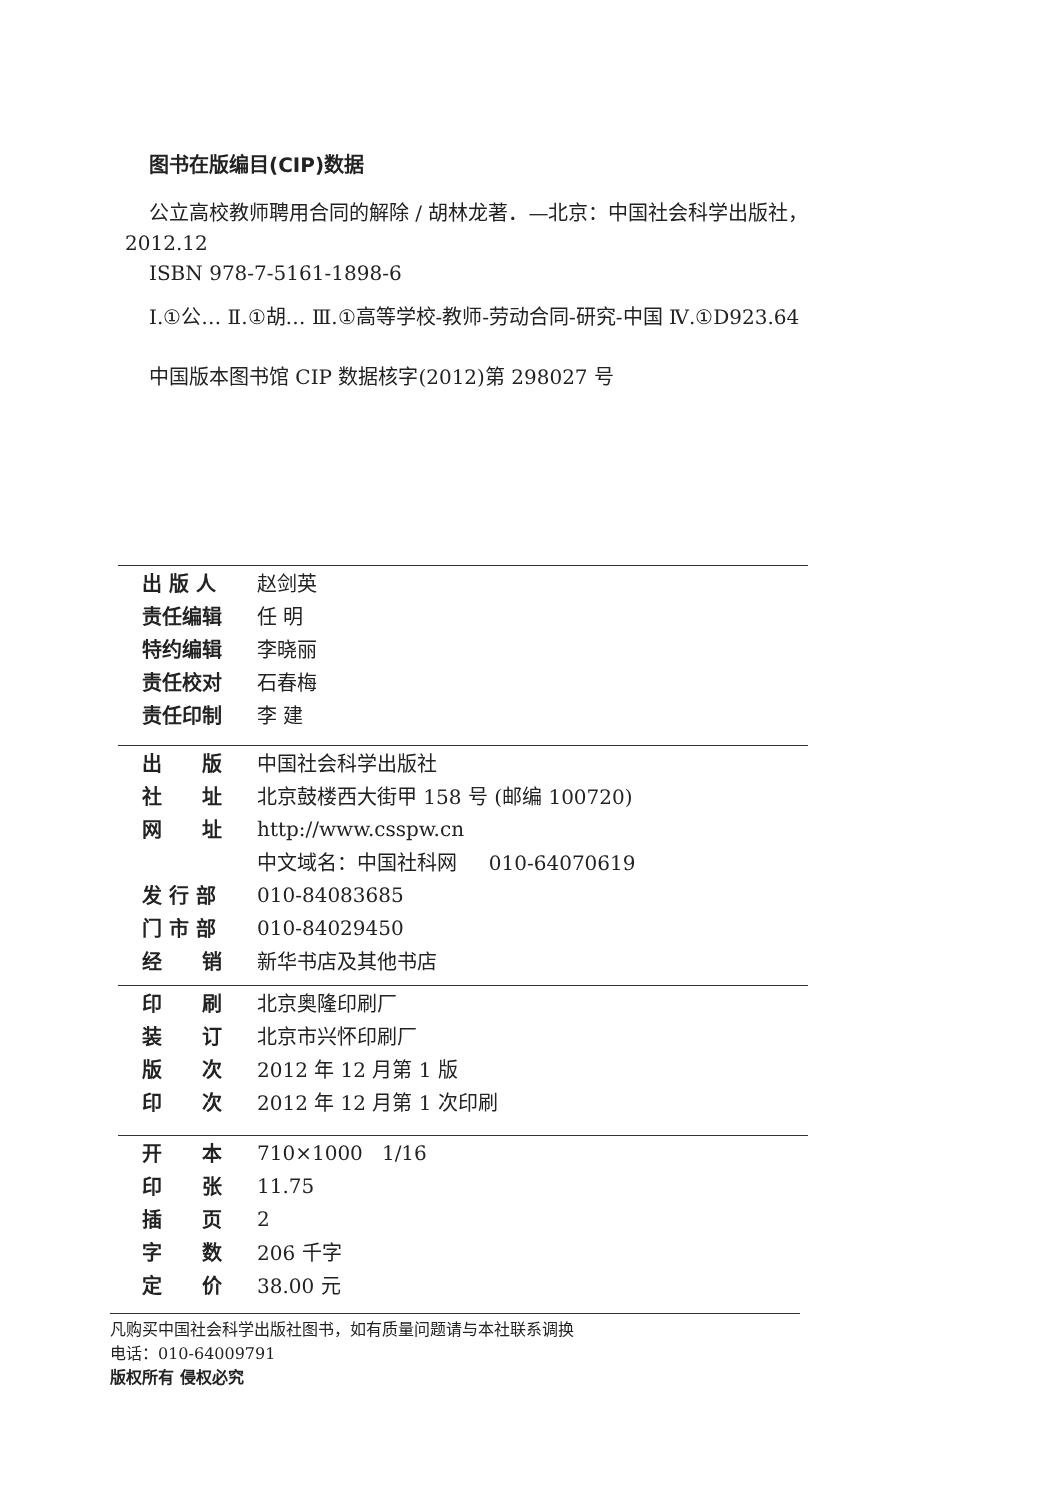图书在版编目(CIP)数据
公立高校教师聘用合同的解除 / 胡林龙著．—北京：中国社会科学出版社，2012.12
ISBN 978-7-5161-1898-6
Ⅰ.①公… Ⅱ.①胡… Ⅲ.①高等学校-教师-劳动合同-研究-中国 Ⅳ.①D923.64
中国版本图书馆 CIP 数据核字(2012)第 298027 号
| 出 版 人 | 赵剑英 |
| 责任编辑 | 任 明 |
| 特约编辑 | 李晓丽 |
| 责任校对 | 石春梅 |
| 责任印制 | 李 建 |
| 出 版 | 中国社会科学出版社 |
| 社 址 | 北京鼓楼西大街甲 158 号 (邮编 100720) |
| 网 址 | http://www.csspw.cn |
| | 中文域名：中国社科网 010-64070619 |
| 发 行 部 | 010-84083685 |
| 门 市 部 | 010-84029450 |
| 经 销 | 新华书店及其他书店 |
| 印 刷 | 北京奥隆印刷厂 |
| 装 订 | 北京市兴怀印刷厂 |
| 版 次 | 2012 年 12 月第 1 版 |
| 印 次 | 2012 年 12 月第 1 次印刷 |
| 开 本 | 710×1000 1/16 |
| 印 张 | 11.75 |
| 插 页 | 2 |
| 字 数 | 206 千字 |
| 定 价 | 38.00 元 |
凡购买中国社会科学出版社图书，如有质量问题请与本社联系调换
电话：010-64009791
版权所有 侵权必究